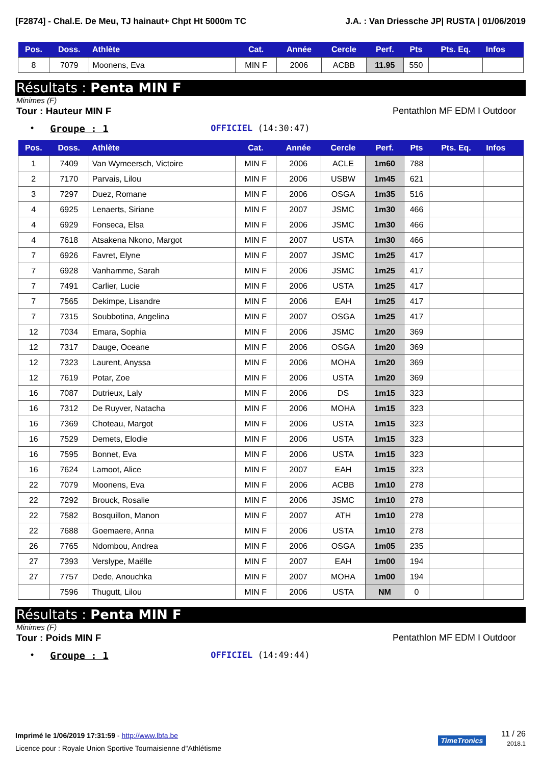[F2874] - Chal.E. De Meu, TJ hainaut+ Chpt Ht 5000m TC J.A. : Van Driessche JP| RUSTA | 01/06/2019
| Pos. | Doss. | Athlète | Cat. | Année | Cercle | Perf. | Pts | Pts. Eq. | Infos |
| --- | --- | --- | --- | --- | --- | --- | --- | --- | --- |
| 8 | 7079 | Moonens, Eva | MIN F | 2006 | ACBB | 11.95 | 550 | | |
Résultats : Penta MIN F
Minimes (F)
Tour : Hauteur MIN F Pentathlon MF EDM I Outdoor
• Groupe : 1 OFFICIEL (14:30:47)
| Pos. | Doss. | Athlète | Cat. | Année | Cercle | Perf. | Pts | Pts. Eq. | Infos |
| --- | --- | --- | --- | --- | --- | --- | --- | --- | --- |
| 1 | 7409 | Van Wymeersch, Victoire | MIN F | 2006 | ACLE | 1m60 | 788 | | |
| 2 | 7170 | Parvais, Lilou | MIN F | 2006 | USBW | 1m45 | 621 | | |
| 3 | 7297 | Duez, Romane | MIN F | 2006 | OSGA | 1m35 | 516 | | |
| 4 | 6925 | Lenaerts, Siriane | MIN F | 2007 | JSMC | 1m30 | 466 | | |
| 4 | 6929 | Fonseca, Elsa | MIN F | 2006 | JSMC | 1m30 | 466 | | |
| 4 | 7618 | Atsakena Nkono, Margot | MIN F | 2007 | USTA | 1m30 | 466 | | |
| 7 | 6926 | Favret, Elyne | MIN F | 2007 | JSMC | 1m25 | 417 | | |
| 7 | 6928 | Vanhamme, Sarah | MIN F | 2006 | JSMC | 1m25 | 417 | | |
| 7 | 7491 | Carlier, Lucie | MIN F | 2006 | USTA | 1m25 | 417 | | |
| 7 | 7565 | Dekimpe, Lisandre | MIN F | 2006 | EAH | 1m25 | 417 | | |
| 7 | 7315 | Soubbotina, Angelina | MIN F | 2007 | OSGA | 1m25 | 417 | | |
| 12 | 7034 | Emara, Sophia | MIN F | 2006 | JSMC | 1m20 | 369 | | |
| 12 | 7317 | Dauge, Oceane | MIN F | 2006 | OSGA | 1m20 | 369 | | |
| 12 | 7323 | Laurent, Anyssa | MIN F | 2006 | MOHA | 1m20 | 369 | | |
| 12 | 7619 | Potar, Zoe | MIN F | 2006 | USTA | 1m20 | 369 | | |
| 16 | 7087 | Dutrieux, Laly | MIN F | 2006 | DS | 1m15 | 323 | | |
| 16 | 7312 | De Ruyver, Natacha | MIN F | 2006 | MOHA | 1m15 | 323 | | |
| 16 | 7369 | Choteau, Margot | MIN F | 2006 | USTA | 1m15 | 323 | | |
| 16 | 7529 | Demets, Elodie | MIN F | 2006 | USTA | 1m15 | 323 | | |
| 16 | 7595 | Bonnet, Eva | MIN F | 2006 | USTA | 1m15 | 323 | | |
| 16 | 7624 | Lamoot, Alice | MIN F | 2007 | EAH | 1m15 | 323 | | |
| 22 | 7079 | Moonens, Eva | MIN F | 2006 | ACBB | 1m10 | 278 | | |
| 22 | 7292 | Brouck, Rosalie | MIN F | 2006 | JSMC | 1m10 | 278 | | |
| 22 | 7582 | Bosquillon, Manon | MIN F | 2007 | ATH | 1m10 | 278 | | |
| 22 | 7688 | Goemaere, Anna | MIN F | 2006 | USTA | 1m10 | 278 | | |
| 26 | 7765 | Ndombou, Andrea | MIN F | 2006 | OSGA | 1m05 | 235 | | |
| 27 | 7393 | Verslype, Maëlle | MIN F | 2007 | EAH | 1m00 | 194 | | |
| 27 | 7757 | Dede, Anouchka | MIN F | 2007 | MOHA | 1m00 | 194 | | |
| | 7596 | Thugutt, Lilou | MIN F | 2006 | USTA | NM | 0 | | |
Résultats : Penta MIN F
Minimes (F)
Tour : Poids MIN F Pentathlon MF EDM I Outdoor
• Groupe : 1 OFFICIEL (14:49:44)
Imprimé le 1/06/2019 17:31:59 - http://www.lbfa.be
Licence pour : Royale Union Sportive Tournaisienne d"Athlétisme
TimeTronics
11 / 26
2018.1